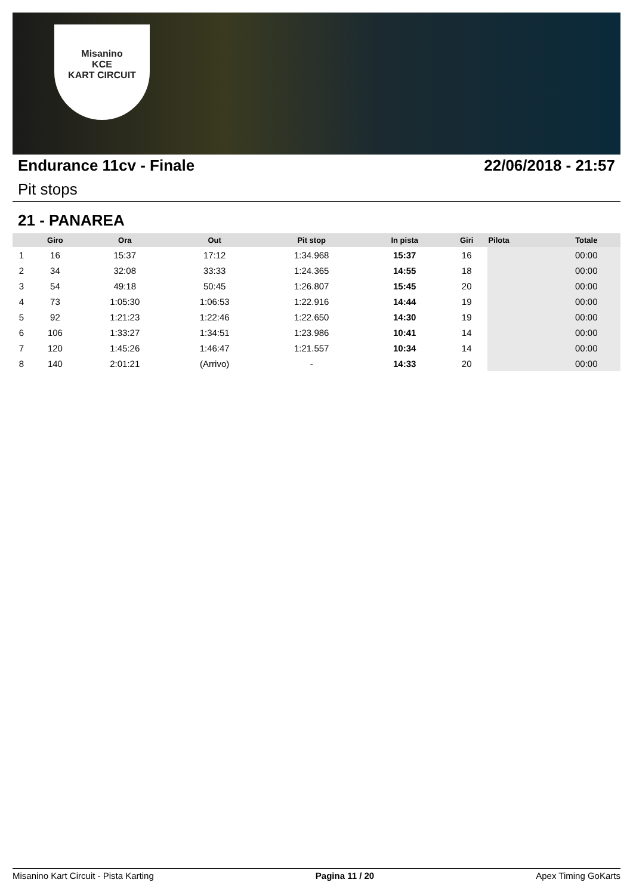Misanino
KCE
KART CIRCUIT
Endurance 11cv - Finale 22/06/2018 - 21:57
Pit stops
21 - PANAREA
| | Giro | Ora | Out | Pit stop | In pista | Giri | Pilota | Totale |
| --- | --- | --- | --- | --- | --- | --- | --- | --- |
| 1 | 16 | 15:37 | 17:12 | 1:34.968 | 15:37 | 16 | | 00:00 |
| 2 | 34 | 32:08 | 33:33 | 1:24.365 | 14:55 | 18 | | 00:00 |
| 3 | 54 | 49:18 | 50:45 | 1:26.807 | 15:45 | 20 | | 00:00 |
| 4 | 73 | 1:05:30 | 1:06:53 | 1:22.916 | 14:44 | 19 | | 00:00 |
| 5 | 92 | 1:21:23 | 1:22:46 | 1:22.650 | 14:30 | 19 | | 00:00 |
| 6 | 106 | 1:33:27 | 1:34:51 | 1:23.986 | 10:41 | 14 | | 00:00 |
| 7 | 120 | 1:45:26 | 1:46:47 | 1:21.557 | 10:34 | 14 | | 00:00 |
| 8 | 140 | 2:01:21 | (Arrivo) | - | 14:33 | 20 | | 00:00 |
Misanino Kart Circuit - Pista Karting Pagina 11 / 20 Apex Timing GoKarts